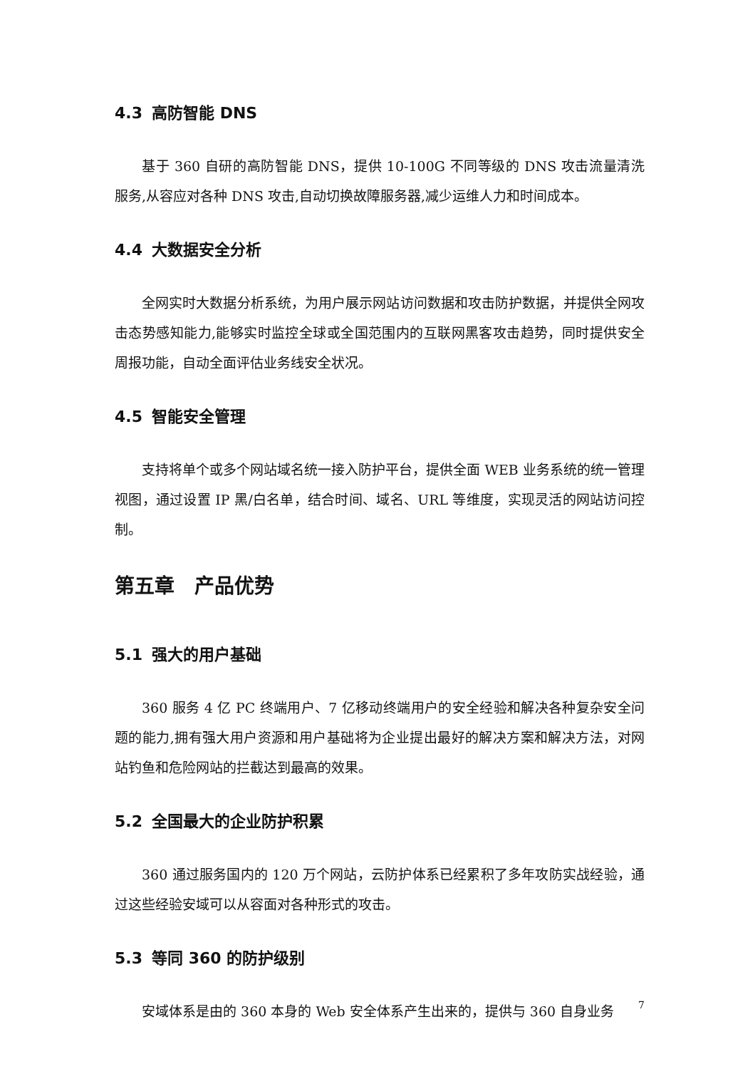4.3 高防智能 DNS
基于 360 自研的高防智能 DNS，提供 10-100G 不同等级的 DNS 攻击流量清洗服务,从容应对各种 DNS 攻击,自动切换故障服务器,减少运维人力和时间成本。
4.4 大数据安全分析
全网实时大数据分析系统，为用户展示网站访问数据和攻击防护数据，并提供全网攻击态势感知能力,能够实时监控全球或全国范围内的互联网黑客攻击趋势，同时提供安全周报功能，自动全面评估业务线安全状况。
4.5 智能安全管理
支持将单个或多个网站域名统一接入防护平台，提供全面 WEB 业务系统的统一管理视图，通过设置 IP 黑/白名单，结合时间、域名、URL 等维度，实现灵活的网站访问控制。
第五章　产品优势
5.1 强大的用户基础
360 服务 4 亿 PC 终端用户、7 亿移动终端用户的安全经验和解决各种复杂安全问题的能力,拥有强大用户资源和用户基础将为企业提出最好的解决方案和解决方法，对网站钓鱼和危险网站的拦截达到最高的效果。
5.2 全国最大的企业防护积累
360 通过服务国内的 120 万个网站，云防护体系已经累积了多年攻防实战经验，通过这些经验安域可以从容面对各种形式的攻击。
5.3 等同 360 的防护级别
安域体系是由的 360 本身的 Web 安全体系产生出来的，提供与 360 自身业务
7